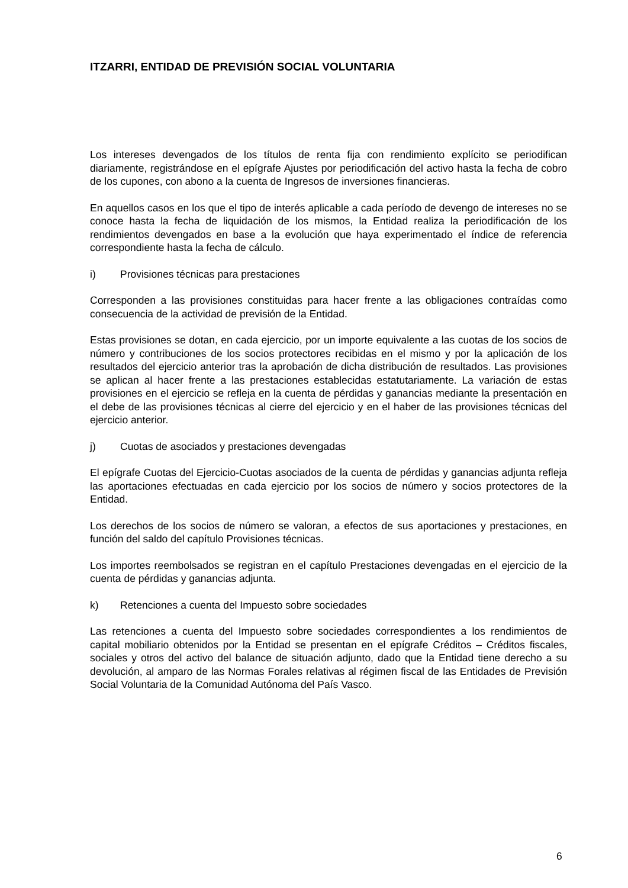ITZARRI, ENTIDAD DE PREVISIÓN SOCIAL VOLUNTARIA
Los intereses devengados de los títulos de renta fija con rendimiento explícito se periodifican diariamente, registrándose en el epígrafe Ajustes por periodificación del activo hasta la fecha de cobro de los cupones, con abono a la cuenta de Ingresos de inversiones financieras.
En aquellos casos en los que el tipo de interés aplicable a cada período de devengo de intereses no se conoce hasta la fecha de liquidación de los mismos, la Entidad realiza la periodificación de los rendimientos devengados en base a la evolución que haya experimentado el índice de referencia correspondiente hasta la fecha de cálculo.
i) Provisiones técnicas para prestaciones
Corresponden a las provisiones constituidas para hacer frente a las obligaciones contraídas como consecuencia de la actividad de previsión de la Entidad.
Estas provisiones se dotan, en cada ejercicio, por un importe equivalente a las cuotas de los socios de número y contribuciones de los socios protectores recibidas en el mismo y por la aplicación de los resultados del ejercicio anterior tras la aprobación de dicha distribución de resultados. Las provisiones se aplican al hacer frente a las prestaciones establecidas estatutariamente. La variación de estas provisiones en el ejercicio se refleja en la cuenta de pérdidas y ganancias mediante la presentación en el debe de las provisiones técnicas al cierre del ejercicio y en el haber de las provisiones técnicas del ejercicio anterior.
j) Cuotas de asociados y prestaciones devengadas
El epígrafe Cuotas del Ejercicio-Cuotas asociados de la cuenta de pérdidas y ganancias adjunta refleja las aportaciones efectuadas en cada ejercicio por los socios de número y socios protectores de la Entidad.
Los derechos de los socios de número se valoran, a efectos de sus aportaciones y prestaciones, en función del saldo del capítulo Provisiones técnicas.
Los importes reembolsados se registran en el capítulo Prestaciones devengadas en el ejercicio de la cuenta de pérdidas y ganancias adjunta.
k) Retenciones a cuenta del Impuesto sobre sociedades
Las retenciones a cuenta del Impuesto sobre sociedades correspondientes a los rendimientos de capital mobiliario obtenidos por la Entidad se presentan en el epígrafe Créditos – Créditos fiscales, sociales y otros del activo del balance de situación adjunto, dado que la Entidad tiene derecho a su devolución, al amparo de las Normas Forales relativas al régimen fiscal de las Entidades de Previsión Social Voluntaria de la Comunidad Autónoma del País Vasco.
6